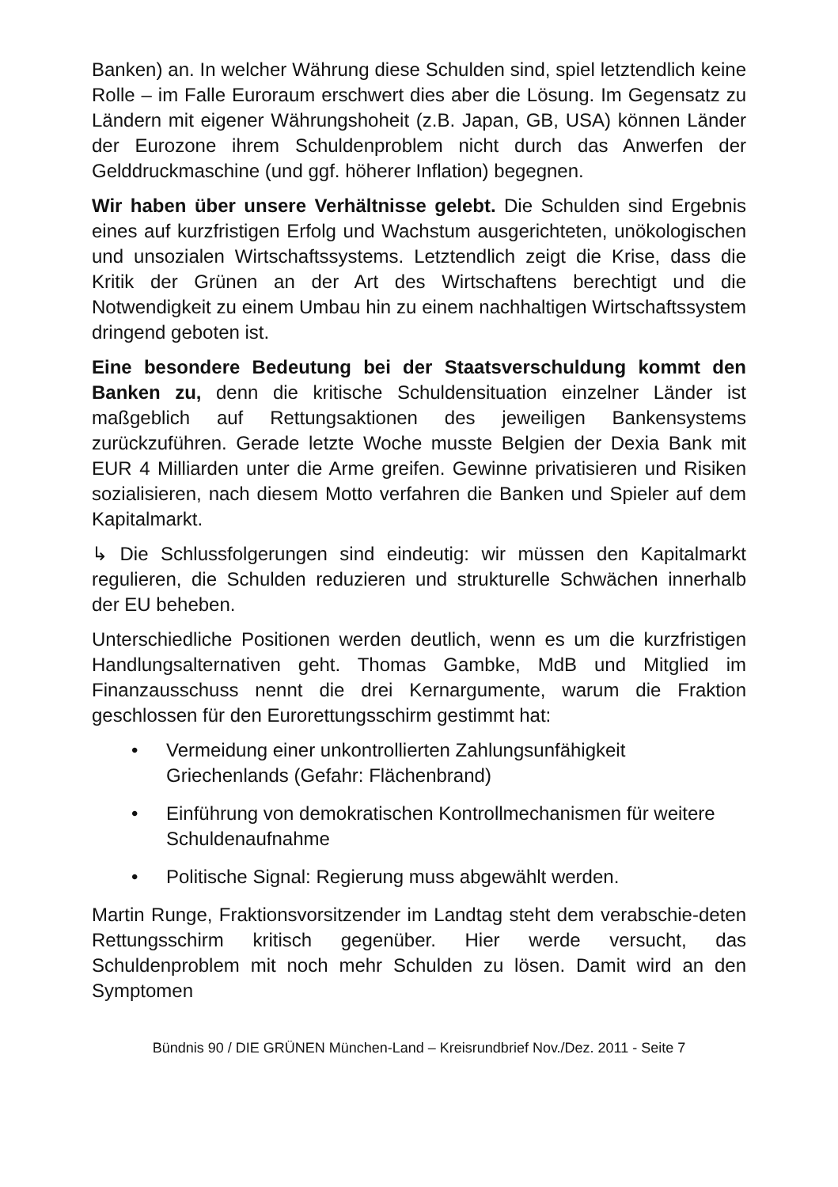Banken) an. In welcher Währung diese Schulden sind, spiel letztendlich keine Rolle – im Falle Euroraum erschwert dies aber die Lösung. Im Gegensatz zu Ländern mit eigener Währungshoheit (z.B. Japan, GB, USA) können Länder der Eurozone ihrem Schuldenproblem nicht durch das Anwerfen der Gelddruckmaschine (und ggf. höherer Inflation) begegnen.
Wir haben über unsere Verhältnisse gelebt. Die Schulden sind Ergebnis eines auf kurzfristigen Erfolg und Wachstum ausgerichteten, unökologischen und unsozialen Wirtschaftssystems. Letztendlich zeigt die Krise, dass die Kritik der Grünen an der Art des Wirtschaftens berechtigt und die Notwendigkeit zu einem Umbau hin zu einem nachhaltigen Wirtschaftssystem dringend geboten ist.
Eine besondere Bedeutung bei der Staatsverschuldung kommt den Banken zu, denn die kritische Schuldensituation einzelner Länder ist maßgeblich auf Rettungsaktionen des jeweiligen Bankensystems zurückzuführen. Gerade letzte Woche musste Belgien der Dexia Bank mit EUR 4 Milliarden unter die Arme greifen. Gewinne privatisieren und Risiken sozialisieren, nach diesem Motto verfahren die Banken und Spieler auf dem Kapitalmarkt.
↳ Die Schlussfolgerungen sind eindeutig: wir müssen den Kapitalmarkt regulieren, die Schulden reduzieren und strukturelle Schwächen innerhalb der EU beheben.
Unterschiedliche Positionen werden deutlich, wenn es um die kurzfristigen Handlungsalternativen geht. Thomas Gambke, MdB und Mitglied im Finanzausschuss nennt die drei Kernargumente, warum die Fraktion geschlossen für den Eurorettungsschirm gestimmt hat:
• Vermeidung einer unkontrollierten Zahlungsunfähigkeit Griechenlands (Gefahr: Flächenbrand)
• Einführung von demokratischen Kontrollmechanismen für weitere Schuldenaufnahme
• Politische Signal: Regierung muss abgewählt werden.
Martin Runge, Fraktionsvorsitzender im Landtag steht dem verabschie-deten Rettungsschirm kritisch gegenüber. Hier werde versucht, das Schuldenproblem mit noch mehr Schulden zu lösen. Damit wird an den Symptomen
Bündnis 90 / DIE GRÜNEN München-Land – Kreisrundbrief Nov./Dez. 2011 - Seite 7